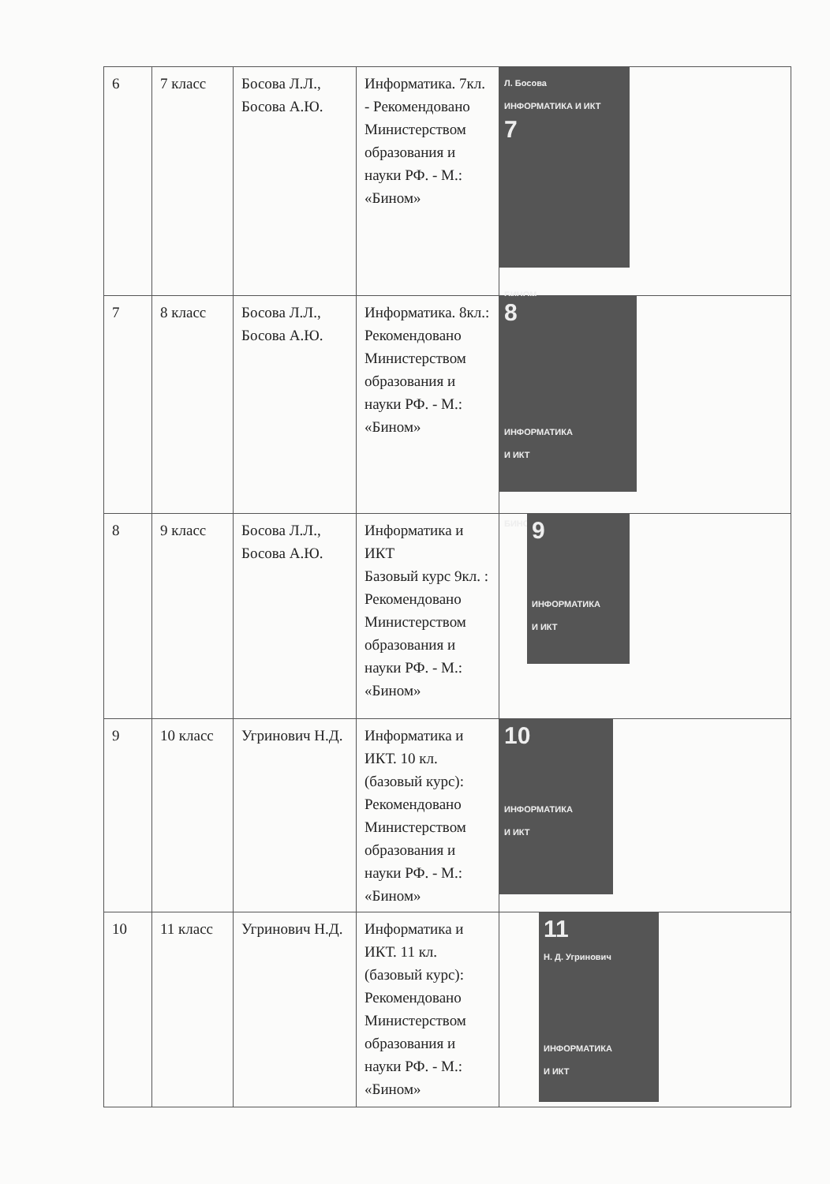| 6 | 7 класс | Босова Л.Л., Босова А.Ю. | Информатика. 7кл. - Рекомендовано Министерством образования и науки РФ. - М.: «Бином» | Л. Босова ИНФОРМАТИКА И ИКТ 7 БИНОМ |
| 7 | 8 класс | Босова Л.Л., Босова А.Ю. | Информатика. 8кл.: Рекомендовано Министерством образования и науки РФ. - М.: «Бином» | 8 ИНФОРМАТИКА И ИКТ БИНОМ |
| 8 | 9 класс | Босова Л.Л., Босова А.Ю. | Информатика и ИКТ Базовый курс 9кл. : Рекомендовано Министерством образования и науки РФ. - М.: «Бином» | 9 ИНФОРМАТИКА И ИКТ |
| 9 | 10 класс | Угринович Н.Д. | Информатика и ИКТ. 10 кл. (базовый курс): Рекомендовано Министерством образования и науки РФ. - М.: «Бином» | 10 ИНФОРМАТИКА И ИКТ |
| 10 | 11 класс | Угринович Н.Д. | Информатика и ИКТ. 11 кл. (базовый курс): Рекомендовано Министерством образования и науки РФ. - М.: «Бином» | 11 Н. Д. Угринович ИНФОРМАТИКА И ИКТ |